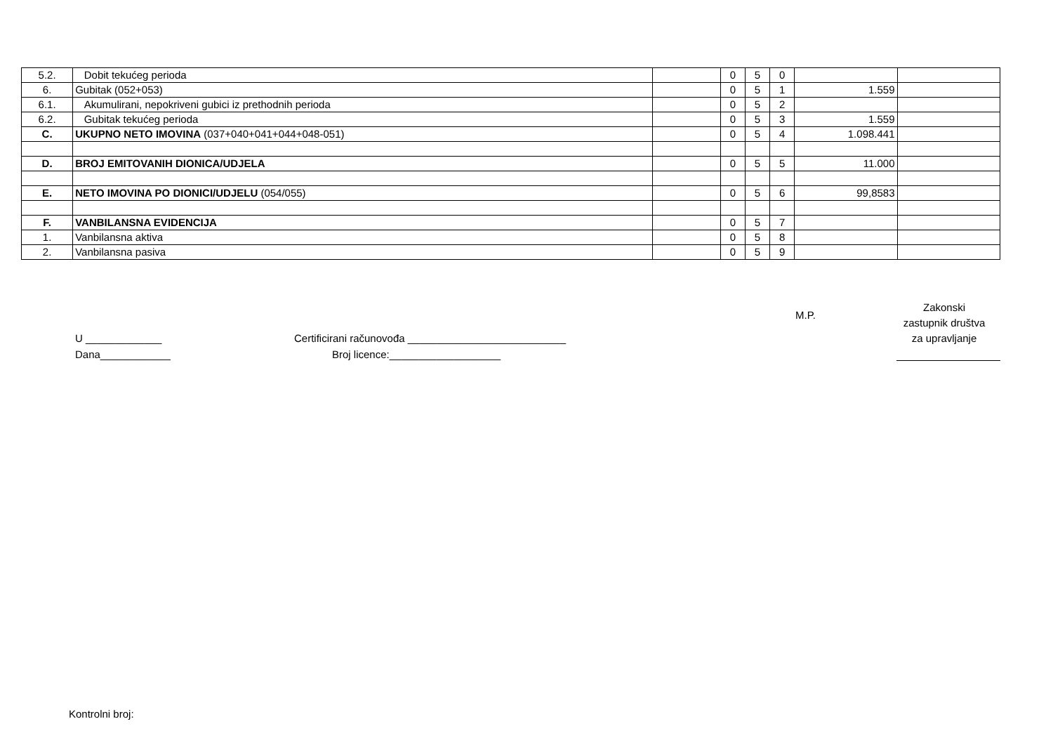| 5.2. | Dobit tekućeg perioda | | 0 | 5 | 0 | | |
| 6. | Gubitak (052+053) | | 0 | 5 | 1 | 1.559 | |
| 6.1. | Akumulirani, nepokriveni gubici iz prethodnih perioda | | 0 | 5 | 2 | | |
| 6.2. | Gubitak tekućeg perioda | | 0 | 5 | 3 | 1.559 | |
| C. | UKUPNO NETO IMOVINA (037+040+041+044+048-051) | | 0 | 5 | 4 | 1.098.441 | |
| D. | BROJ EMITOVANIH DIONICA/UDJELA | | 0 | 5 | 5 | 11.000 | |
| E. | NETO IMOVINA PO DIONICI/UDJELU (054/055) | | 0 | 5 | 6 | 99,8583 | |
| F. | VANBILANSNA EVIDENCIJA | | 0 | 5 | 7 | | |
| 1. | Vanbilansna aktiva | | 0 | 5 | 8 | | |
| 2. | Vanbilansna pasiva | | 0 | 5 | 9 | | |
M.P.
Zakonski
zastupnik društva
za upravljanje
U _____________
Dana____________
Certificirani računovođa ___________________________
Broj licence:___________________
Kontrolni broj: